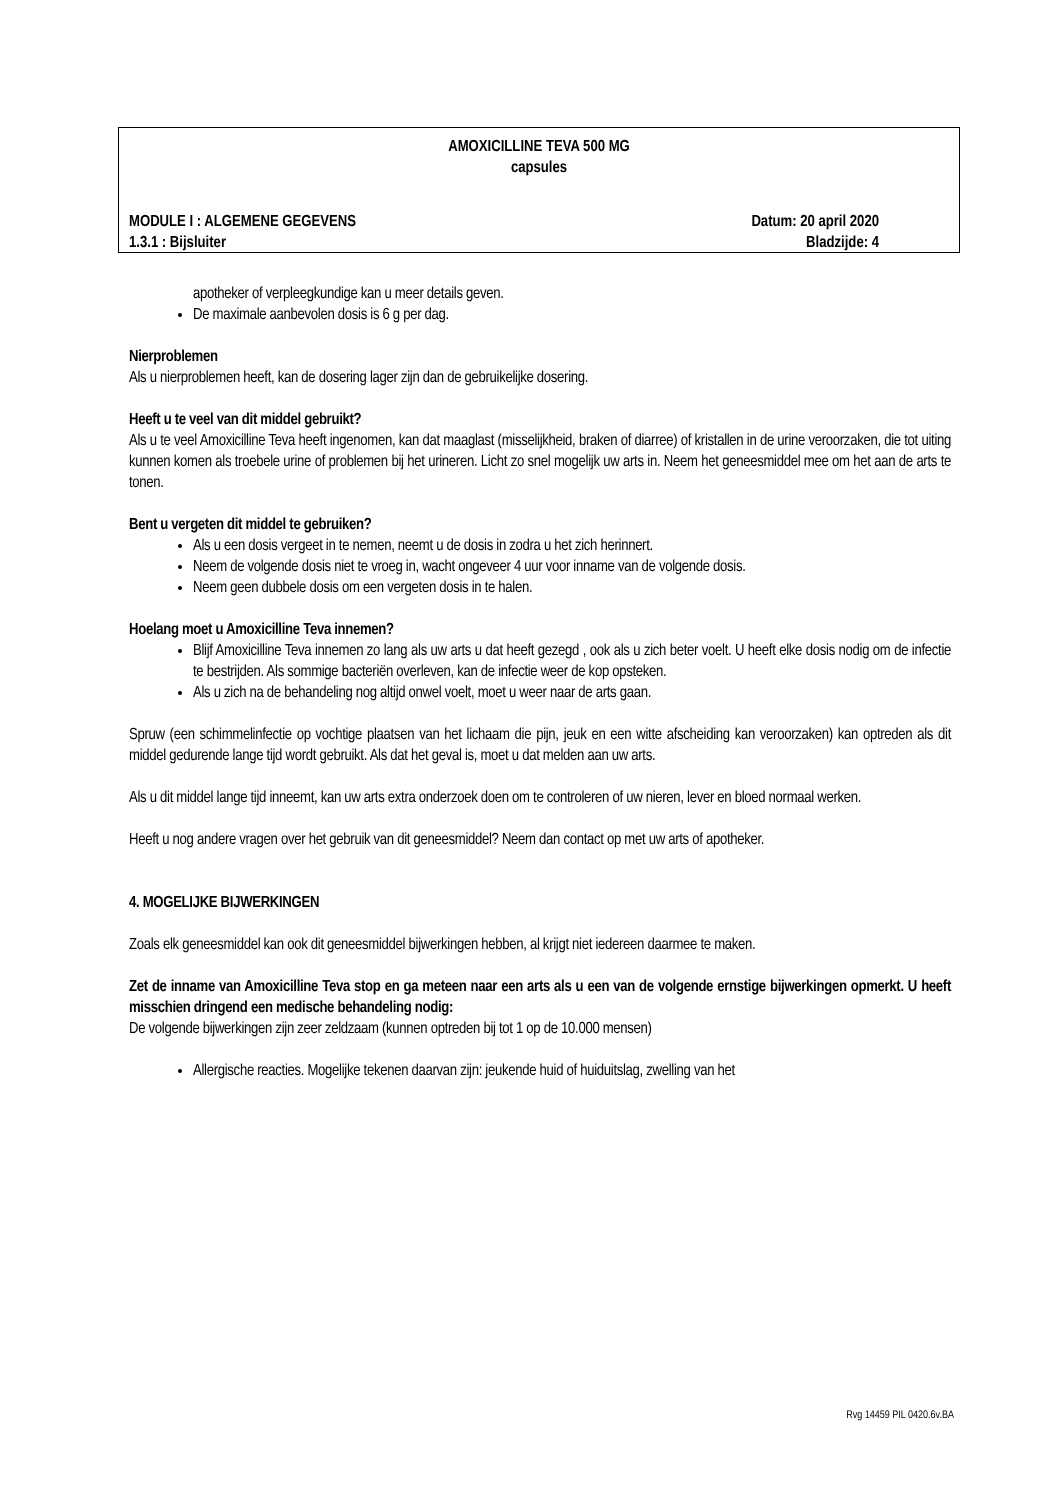AMOXICILLINE TEVA 500 MG
capsules
MODULE I : ALGEMENE GEGEVENS Datum: 20 april 2020
1.3.1 : Bijsluiter Bladzijde: 4
apotheker of verpleegkundige kan u meer details geven.
De maximale aanbevolen dosis is 6 g per dag.
Nierproblemen
Als u nierproblemen heeft, kan de dosering lager zijn dan de gebruikelijke dosering.
Heeft u te veel van dit middel gebruikt?
Als u te veel Amoxicilline Teva heeft ingenomen, kan dat maaglast (misselijkheid, braken of diarree) of kristallen in de urine veroorzaken, die tot uiting kunnen komen als troebele urine of problemen bij het urineren. Licht zo snel mogelijk uw arts in. Neem het geneesmiddel mee om het aan de arts te tonen.
Bent u vergeten dit middel te gebruiken?
Als u een dosis vergeet in te nemen, neemt u de dosis in zodra u het zich herinnert.
Neem de volgende dosis niet te vroeg in, wacht ongeveer 4 uur voor inname van de volgende dosis.
Neem geen dubbele dosis om een vergeten dosis in te halen.
Hoelang moet u Amoxicilline Teva innemen?
Blijf Amoxicilline Teva innemen zo lang als uw arts u dat heeft gezegd , ook als u zich beter voelt. U heeft elke dosis nodig om de infectie te bestrijden. Als sommige bacteriën overleven, kan de infectie weer de kop opsteken.
Als u zich na de behandeling nog altijd onwel voelt, moet u weer naar de arts gaan.
Spruw (een schimmelinfectie op vochtige plaatsen van het lichaam die pijn, jeuk en een witte afscheiding kan veroorzaken) kan optreden als dit middel gedurende lange tijd wordt gebruikt. Als dat het geval is, moet u dat melden aan uw arts.
Als u dit middel lange tijd inneemt, kan uw arts extra onderzoek doen om te controleren of uw nieren, lever en bloed normaal werken.
Heeft u nog andere vragen over het gebruik van dit geneesmiddel? Neem dan contact op met uw arts of apotheker.
4. MOGELIJKE BIJWERKINGEN
Zoals elk geneesmiddel kan ook dit geneesmiddel bijwerkingen hebben, al krijgt niet iedereen daarmee te maken.
Zet de inname van Amoxicilline Teva stop en ga meteen naar een arts als u een van de volgende ernstige bijwerkingen opmerkt. U heeft misschien dringend een medische behandeling nodig:
De volgende bijwerkingen zijn zeer zeldzaam (kunnen optreden bij tot 1 op de 10.000 mensen)
Allergische reacties. Mogelijke tekenen daarvan zijn: jeukende huid of huiduitslag, zwelling van het
Rvg 14459 PIL 0420.6v.BA